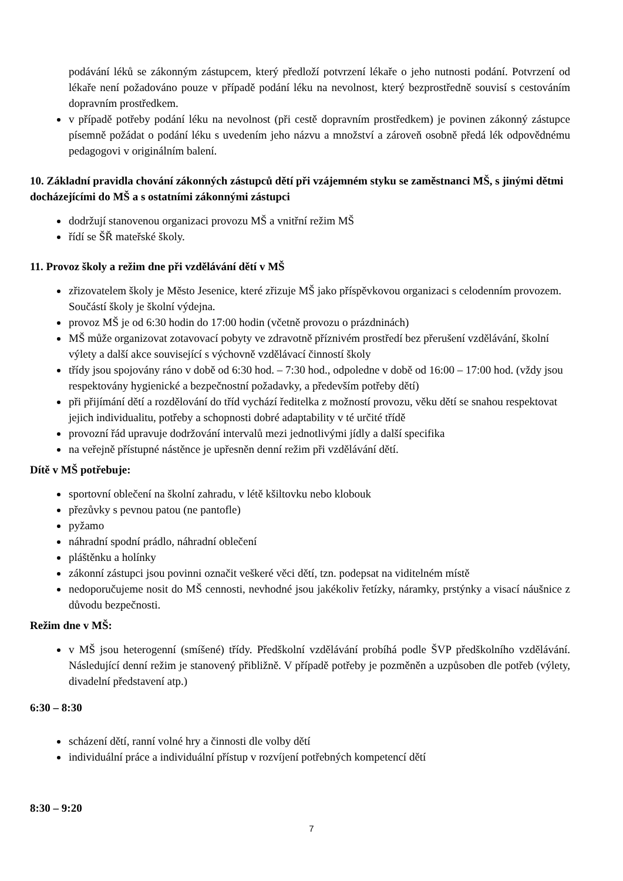podávání léků se zákonným zástupcem, který předloží potvrzení lékaře o jeho nutnosti podání. Potvrzení od lékaře není požadováno pouze v případě podání léku na nevolnost, který bezprostředně souvisí s cestováním dopravním prostředkem.
v případě potřeby podání léku na nevolnost (při cestě dopravním prostředkem) je povinen zákonný zástupce písemně požádat o podání léku s uvedením jeho názvu a množství a zároveň osobně předá lék odpovědnému pedagogovi v originálním balení.
10. Základní pravidla chování zákonných zástupců dětí při vzájemném styku se zaměstnanci MŠ, s jinými dětmi docházejícími do MŠ a s ostatními zákonnými zástupci
dodržují stanovenou organizaci provozu MŠ a vnitřní režim MŠ
řídí se ŠŘ mateřské školy.
11. Provoz školy a režim dne při vzdělávání dětí v MŠ
zřizovatelem školy je Město Jesenice, které zřizuje MŠ jako příspěvkovou organizaci s celodenním provozem. Součástí školy je školní výdejna.
provoz MŠ je od 6:30 hodin do 17:00 hodin (včetně provozu o prázdninách)
MŠ může organizovat zotavovací pobyty ve zdravotně příznivém prostředí bez přerušení vzdělávání, školní výlety a další akce související s výchovně vzdělávací činností školy
třídy jsou spojovány ráno v době od 6:30 hod. – 7:30 hod., odpoledne v době od 16:00 – 17:00 hod. (vždy jsou respektovány hygienické a bezpečnostní požadavky, a především potřeby dětí)
při přijímání dětí a rozdělování do tříd vychází ředitelka z možností provozu, věku dětí se snahou respektovat jejich individualitu, potřeby a schopnosti dobré adaptability v té určité třídě
provozní řád upravuje dodržování intervalů mezi jednotlivými jídly a další specifika
na veřejně přístupné nástěnce je upřesněn denní režim při vzdělávání dětí.
Dítě v MŠ potřebuje:
sportovní oblečení na školní zahradu, v létě kšiltovku nebo klobouk
přezůvky s pevnou patou (ne pantofle)
pyžamo
náhradní spodní prádlo, náhradní oblečení
pláštěnku a holínky
zákonní zástupci jsou povinni označit veškeré věci dětí, tzn. podepsat na viditelném místě
nedoporučujeme nosit do MŠ cennosti, nevhodné jsou jakékoliv řetízky, náramky, prstýnky a visací náušnice z důvodu bezpečnosti.
Režim dne v MŠ:
v MŠ jsou heterogenní (smíšené) třídy. Předškolní vzdělávání probíhá podle ŠVP předškolního vzdělávání. Následující denní režim je stanovený přibližně. V případě potřeby je pozměněn a uzpůsoben dle potřeb (výlety, divadelní představení atp.)
6:30 – 8:30
scházení dětí, ranní volné hry a činnosti dle volby dětí
individuální práce a individuální přístup v rozvíjení potřebných kompetencí dětí
8:30 – 9:20
7